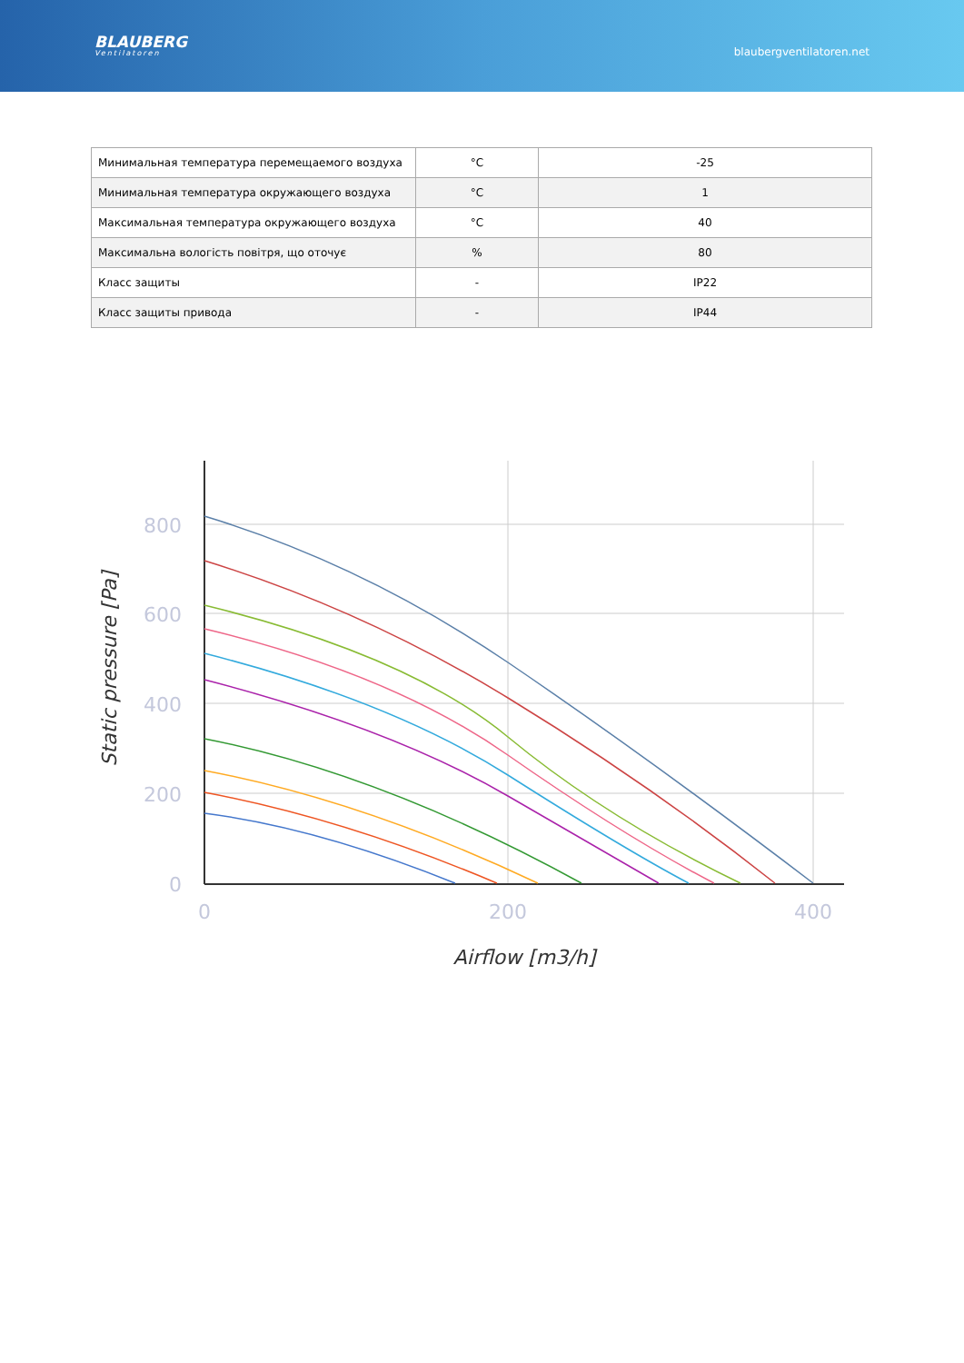BLAUBERG
Ventilatoren
blaubergventilatoren.net
| Минимальная температура перемещаемого воздуха | °C | -25 |
| Минимальная температура окружающего воздуха | °C | 1 |
| Максимальная температура окружающего воздуха | °C | 40 |
| Максимальна вологість повітря, що оточує | % | 80 |
| Класс защиты | - | IP22 |
| Класс защиты привода | - | IP44 |
800
600
400
200
0
0
200
400
Airflow [m3/h]
Static pressure [Pa]